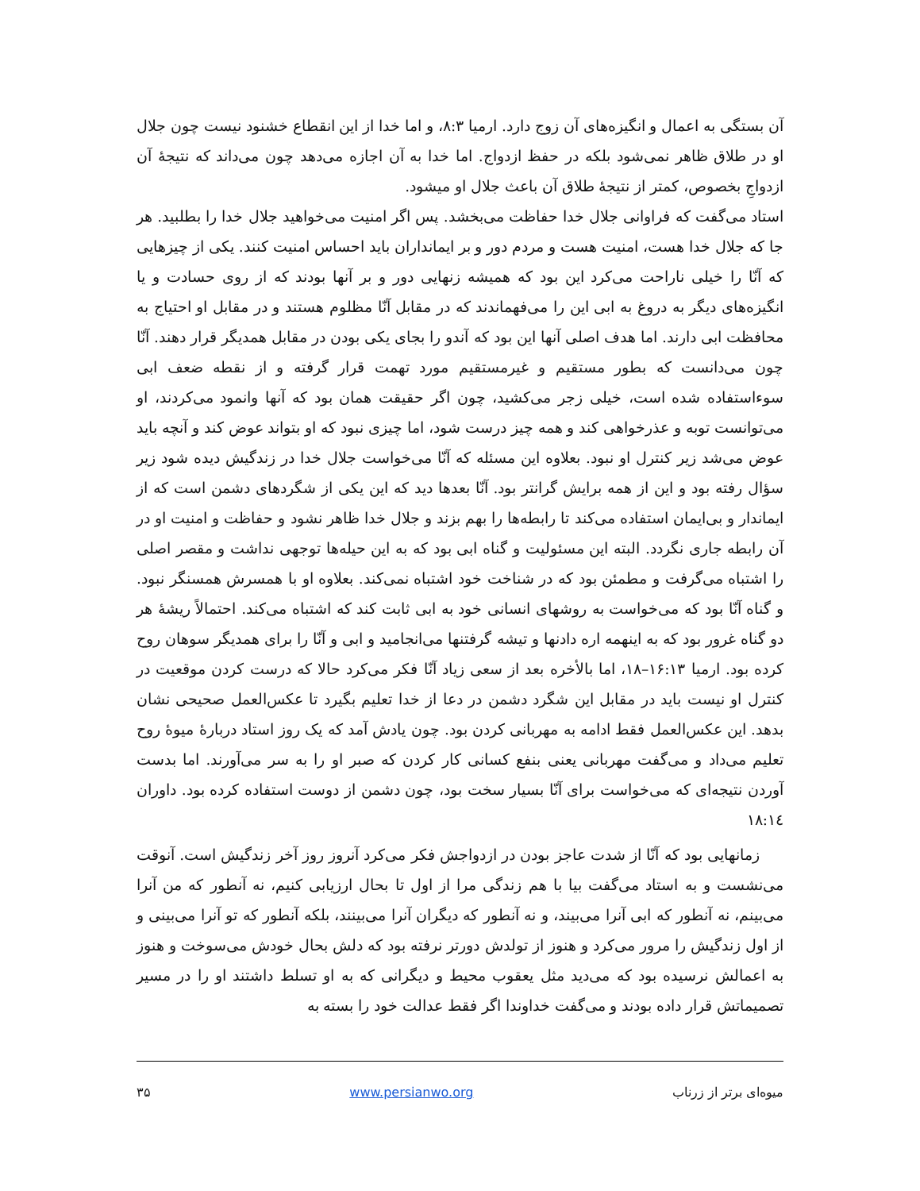آن بستگی به اعمال و انگیزه‌های آن زوج دارد. ارمیا ۸:۳، و اما خدا از این انقطاع خشنود نیست چون جلال او در طلاق ظاهر نمی‌شود بلکه در حفظ ازدواج. اما خدا به آن اجازه می‌دهد چون می‌داند که نتیجهٔ آن ازدواجِ بخصوص، کمتر از نتیجهٔ طلاق آن باعث جلال او میشود.
استاد می‌گفت که فراوانی جلال خدا حفاظت می‌بخشد. پس اگر امنیت می‌خواهید جلال خدا را بطلبید. هر جا که جلال خدا هست، امنیت هست و مردم دور و بر ایمانداران باید احساس امنیت کنند. یکی از چیزهایی که آنّا را خیلی ناراحت می‌کرد این بود که همیشه زنهایی دور و بر آنها بودند که از روی حسادت و یا انگیزه‌های دیگر به دروغ به ابی این را می‌فهماندند که در مقابل آنّا مظلوم هستند و در مقابل او احتیاج به محافظت ابی دارند. اما هدف اصلی آنها این بود که آندو را بجای یکی بودن در مقابل همدیگر قرار دهند. آنّا چون می‌دانست که بطور مستقیم و غیرمستقیم مورد تهمت قرار گرفته و از نقطه ضعف ابی سوءاستفاده شده است، خیلی زجر می‌کشید، چون اگر حقیقت همان بود که آنها وانمود می‌کردند، او می‌توانست توبه و عذرخواهی کند و همه چیز درست شود، اما چیزی نبود که او بتواند عوض کند و آنچه باید عوض می‌شد زیر کنترل او نبود. بعلاوه این مسئله که آنّا می‌خواست جلال خدا در زندگیش دیده شود زیر سؤال رفته بود و این از همه برایش گرانتر بود. آنّا بعدها دید که این یکی از شگردهای دشمن است که از ایماندار و بی‌ایمان استفاده می‌کند تا رابطه‌ها را بهم بزند و جلال خدا ظاهر نشود و حفاظت و امنیت او در آن رابطه جاری نگردد. البته این مسئولیت و گناه ابی بود که به این حیله‌ها توجهی نداشت و مقصر اصلی را اشتباه می‌گرفت و مطمئن بود که در شناخت خود اشتباه نمی‌کند. بعلاوه او با همسرش همسنگر نبود. و گناه آنّا بود که می‌خواست به روشهای انسانی خود به ابی ثابت کند که اشتباه می‌کند. احتمالاً ریشهٔ هر دو گناه غرور بود که به اینهمه اره دادنها و تیشه گرفتنها می‌انجامید و ابی و آنّا را برای همدیگر سوهان روح کرده بود. ارمیا ۱۶:۱۳–۱۸، اما بالأخره بعد از سعی زیاد آنّا فکر می‌کرد حالا که درست کردن موقعیت در کنترل او نیست باید در مقابل این شگرد دشمن در دعا از خدا تعلیم بگیرد تا عکس‌العمل صحیحی نشان بدهد. این عکس‌العمل فقط ادامه به مهربانی کردن بود. چون یادش آمد که یک روز استاد دربارهٔ میوهٔ روح تعلیم می‌داد و می‌گفت مهربانی یعنی بنفع کسانی کار کردن که صبر او را به سر می‌آورند. اما بدست آوردن نتیجه‌ای که می‌خواست برای آنّا بسیار سخت بود، چون دشمن از دوست استفاده کرده بود. داوران ۱۸:۱٤
زمانهایی بود که آنّا از شدت عاجز بودن در ازدواجش فکر می‌کرد آنروز روز آخر زندگیش است. آنوقت می‌نشست و به استاد می‌گفت بیا با هم زندگی مرا از اول تا بحال ارزیابی کنیم، نه آنطور که من آنرا می‌بینم، نه آنطور که ابی آنرا می‌بیند، و نه آنطور که دیگران آنرا می‌بینند، بلکه آنطور که تو آنرا می‌بینی و از اول زندگیش را مرور می‌کرد و هنوز از تولدش دورتر نرفته بود که دلش بحال خودش می‌سوخت و هنوز به اعمالش نرسیده بود که می‌دید مثل یعقوب محیط و دیگرانی که به او تسلط داشتند او را در مسیر تصمیماتش قرار داده بودند و می‌گفت خداوندا اگر فقط عدالت خود را بسته به
میوه‌ای برتر از زرناب www.persianwo.org ۳۵